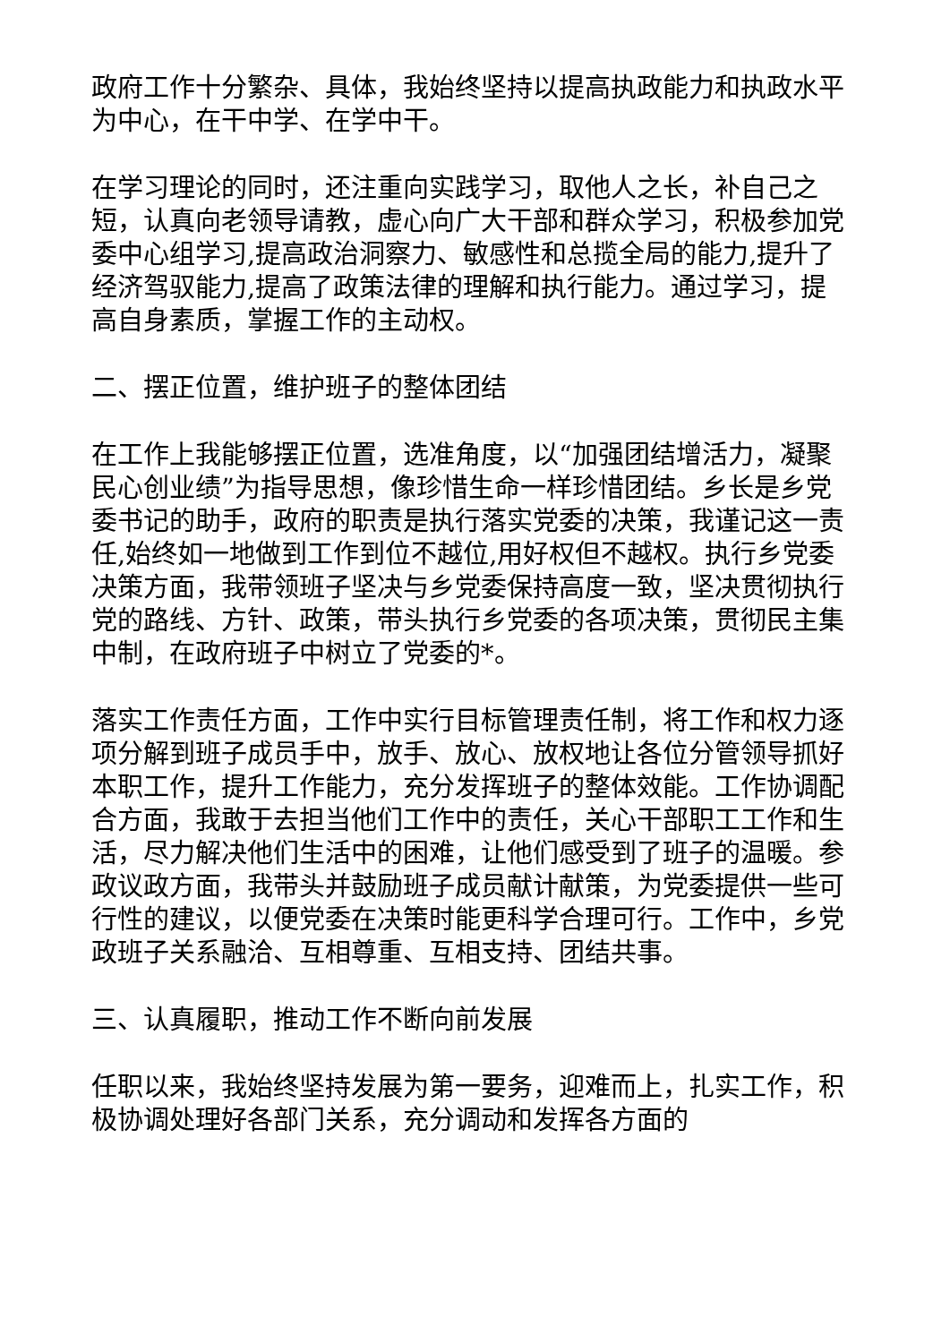政府工作十分繁杂、具体，我始终坚持以提高执政能力和执政水平为中心，在干中学、在学中干。
在学习理论的同时，还注重向实践学习，取他人之长，补自己之短，认真向老领导请教，虚心向广大干部和群众学习，积极参加党委中心组学习,提高政治洞察力、敏感性和总揽全局的能力,提升了经济驾驭能力,提高了政策法律的理解和执行能力。通过学习，提高自身素质，掌握工作的主动权。
二、摆正位置，维护班子的整体团结
在工作上我能够摆正位置，选准角度，以“加强团结增活力，凝聚民心创业绩”为指导思想，像珍惜生命一样珍惜团结。乡长是乡党委书记的助手，政府的职责是执行落实党委的决策，我谨记这一责任,始终如一地做到工作到位不越位,用好权但不越权。执行乡党委决策方面，我带领班子坚决与乡党委保持高度一致，坚决贯彻执行党的路线、方针、政策，带头执行乡党委的各项决策，贯彻民主集中制，在政府班子中树立了党委的*。
落实工作责任方面，工作中实行目标管理责任制，将工作和权力逐项分解到班子成员手中，放手、放心、放权地让各位分管领导抓好本职工作，提升工作能力，充分发挥班子的整体效能。工作协调配合方面，我敢于去担当他们工作中的责任，关心干部职工工作和生活，尽力解决他们生活中的困难，让他们感受到了班子的温暖。参政议政方面，我带头并鼓励班子成员献计献策，为党委提供一些可行性的建议，以便党委在决策时能更科学合理可行。工作中，乡党政班子关系融洽、互相尊重、互相支持、团结共事。
三、认真履职，推动工作不断向前发展
任职以来，我始终坚持发展为第一要务，迎难而上，扎实工作，积极协调处理好各部门关系，充分调动和发挥各方面的